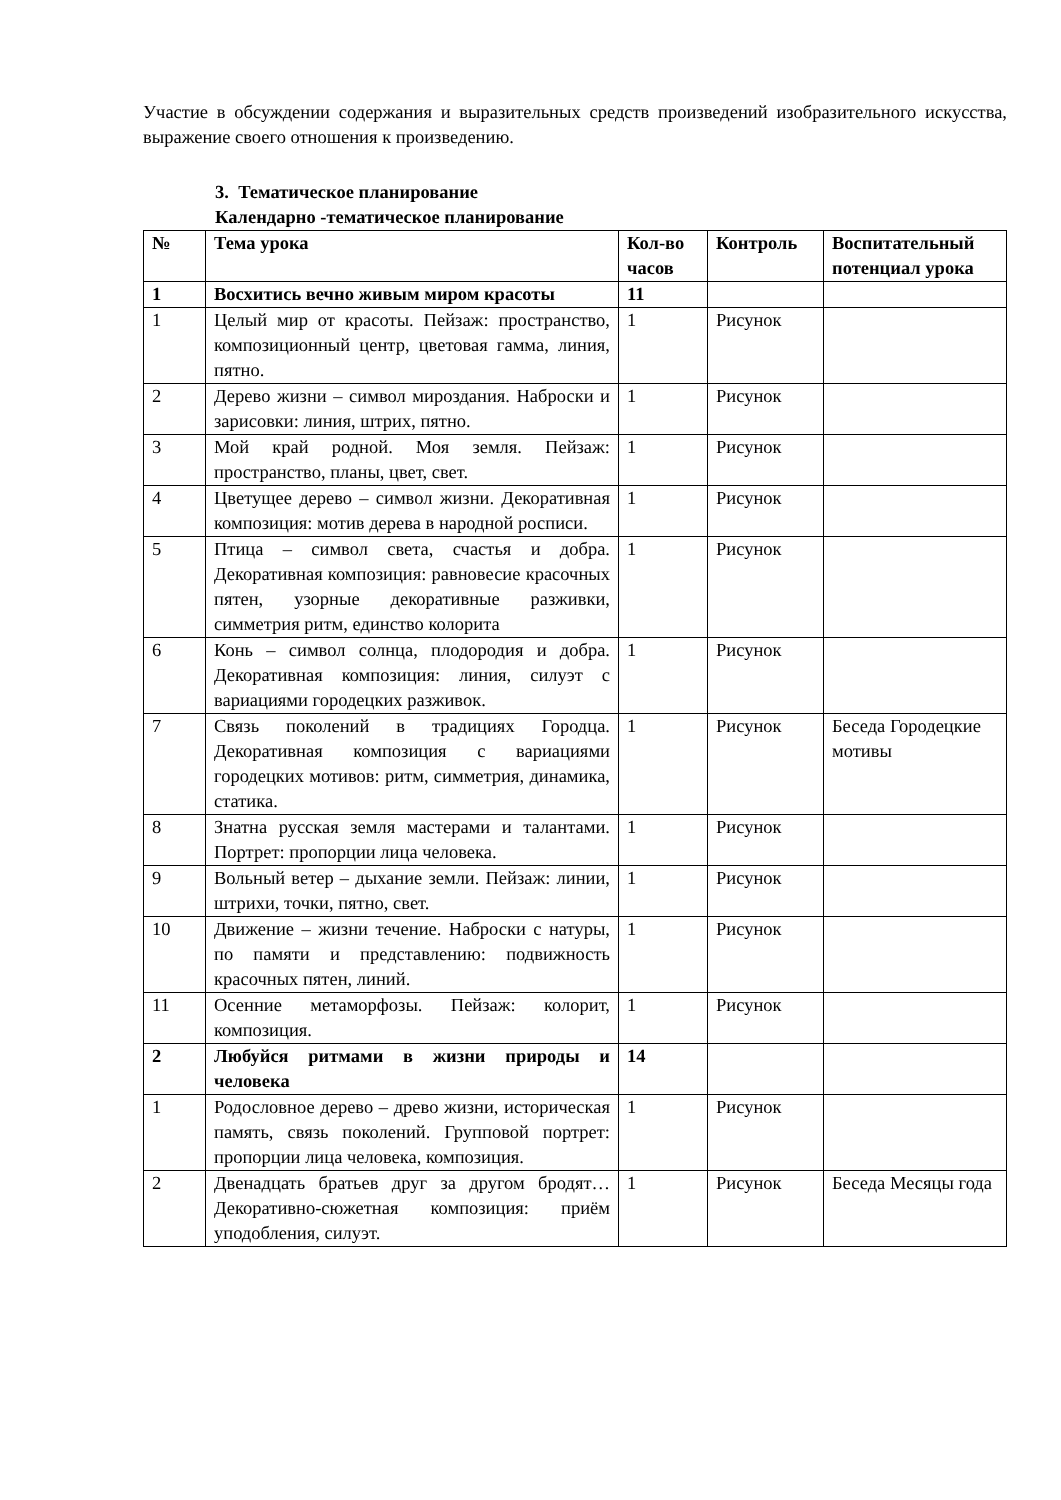Участие в обсуждении содержания и выразительных средств произведений изобразительного искусства, выражение своего отношения к произведению.
3. Тематическое планирование
Календарно -тематическое планирование
| № | Тема урока | Кол-во часов | Контроль | Воспитательный потенциал урока |
| --- | --- | --- | --- | --- |
| 1 | Восхитись вечно живым миром красоты | 11 | | |
| 1 | Целый мир от красоты. Пейзаж: пространство, композиционный центр, цветовая гамма, линия, пятно. | 1 | Рисунок | |
| 2 | Дерево жизни – символ мироздания. Наброски и зарисовки: линия, штрих, пятно. | 1 | Рисунок | |
| 3 | Мой край родной. Моя земля. Пейзаж: пространство, планы, цвет, свет. | 1 | Рисунок | |
| 4 | Цветущее дерево – символ жизни. Декоративная композиция: мотив дерева в народной росписи. | 1 | Рисунок | |
| 5 | Птица – символ света, счастья и добра. Декоративная композиция: равновесие красочных пятен, узорные декоративные разживки, симметрия ритм, единство колорита | 1 | Рисунок | |
| 6 | Конь – символ солнца, плодородия и добра. Декоративная композиция: линия, силуэт с вариациями городецких разживок. | 1 | Рисунок | |
| 7 | Связь поколений в традициях Городца. Декоративная композиция с вариациями городецких мотивов: ритм, симметрия, динамика, статика. | 1 | Рисунок | Беседа Городецкие мотивы |
| 8 | Знатна русская земля мастерами и талантами. Портрет: пропорции лица человека. | 1 | Рисунок | |
| 9 | Вольный ветер – дыхание земли. Пейзаж: линии, штрихи, точки, пятно, свет. | 1 | Рисунок | |
| 10 | Движение – жизни течение. Наброски с натуры, по памяти и представлению: подвижность красочных пятен, линий. | 1 | Рисунок | |
| 11 | Осенние метаморфозы. Пейзаж: колорит, композиция. | 1 | Рисунок | |
| 2 | Любуйся ритмами в жизни природы и человека | 14 | | |
| 1 | Родословное дерево – древо жизни, историческая память, связь поколений. Групповой портрет: пропорции лица человека, композиция. | 1 | Рисунок | |
| 2 | Двенадцать братьев друг за другом бродят…Декоративно-сюжетная композиция: приём уподобления, силуэт. | 1 | Рисунок | Беседа Месяцы года |